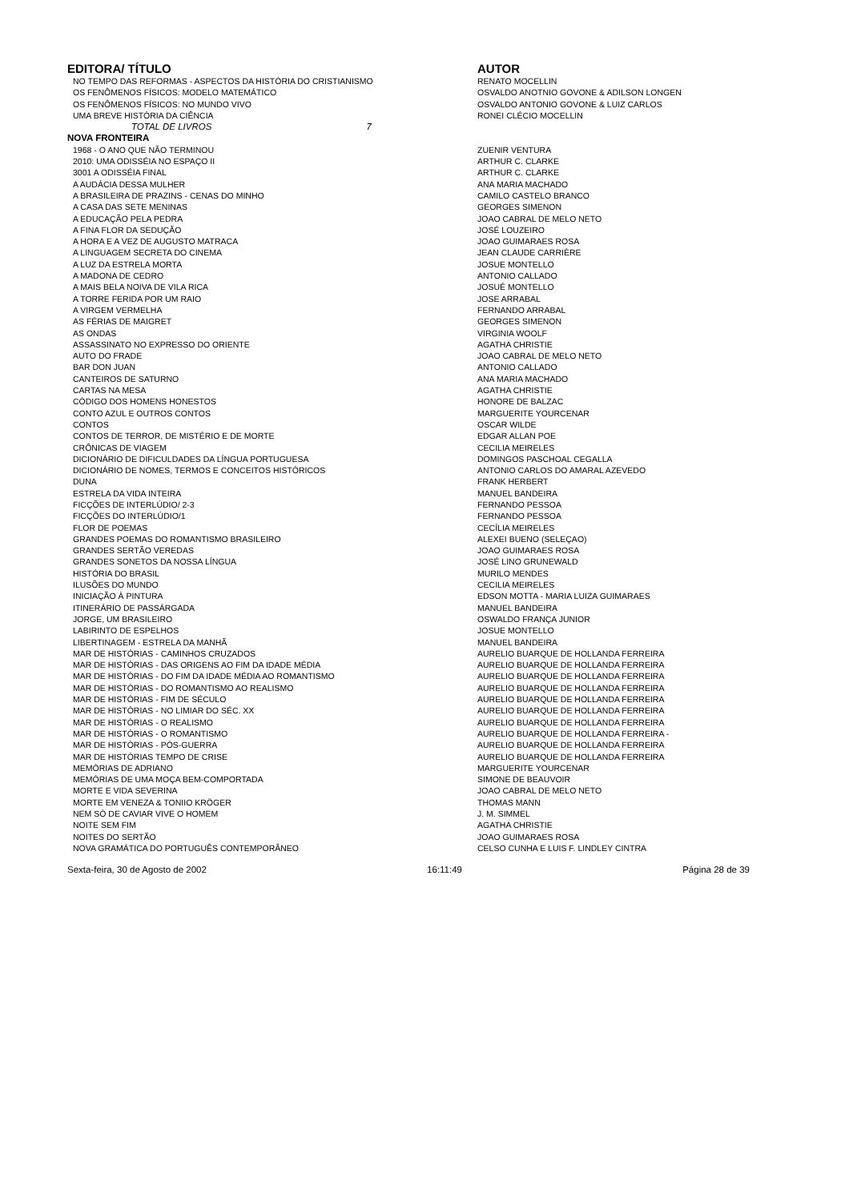| EDITORA/ TÍTULO | AUTOR |
| --- | --- |
| NO TEMPO DAS REFORMAS - ASPECTOS DA HISTÓRIA DO CRISTIANISMO | RENATO MOCELLIN |
| OS FENÔMENOS FÍSICOS: MODELO MATEMÁTICO | OSVALDO ANOTNIO GOVONE & ADILSON LONGEN |
| OS FENÔMENOS FÍSICOS: NO MUNDO VIVO | OSVALDO ANTONIO GOVONE & LUIZ CARLOS |
| UMA BREVE HISTÓRIA DA CIÊNCIA | RONEI CLÉCIO MOCELLIN |
| TOTAL DE LIVROS 7 | |
| NOVA FRONTEIRA | |
| 1968 - O ANO QUE NÃO TERMINOU | ZUENIR VENTURA |
| 2010: UMA ODISSÉIA NO ESPAÇO II | ARTHUR C. CLARKE |
| 3001 A ODISSÉIA FINAL | ARTHUR C. CLARKE |
| A AUDÁCIA DESSA MULHER | ANA MARIA MACHADO |
| A BRASILEIRA DE PRAZINS - CENAS DO MINHO | CAMILO CASTELO BRANCO |
| A CASA DAS SETE MENINAS | GEORGES SIMENON |
| A EDUCAÇÃO PELA PEDRA | JOAO CABRAL DE MELO NETO |
| A FINA FLOR DA SEDUÇÃO | JOSÉ LOUZEIRO |
| A HORA E A VEZ DE AUGUSTO MATRACA | JOAO GUIMARAES ROSA |
| A LINGUAGEM SECRETA DO CINEMA | JEAN CLAUDE CARRIÈRE |
| A LUZ DA ESTRELA MORTA | JOSUE MONTELLO |
| A MADONA DE CEDRO | ANTONIO CALLADO |
| A MAIS BELA NOIVA DE VILA RICA | JOSUÉ MONTELLO |
| A TORRE FERIDA POR UM RAIO | JOSE ARRABAL |
| A VIRGEM VERMELHA | FERNANDO ARRABAL |
| AS FÉRIAS DE MAIGRET | GEORGES SIMENON |
| AS ONDAS | VIRGINIA WOOLF |
| ASSASSINATO NO EXPRESSO DO ORIENTE | AGATHA CHRISTIE |
| AUTO DO FRADE | JOAO CABRAL DE MELO NETO |
| BAR DON JUAN | ANTONIO CALLADO |
| CANTEIROS DE SATURNO | ANA MARIA MACHADO |
| CARTAS NA MESA | AGATHA CHRISTIE |
| CÓDIGO DOS HOMENS HONESTOS | HONORE DE BALZAC |
| CONTO AZUL E OUTROS CONTOS | MARGUERITE YOURCENAR |
| CONTOS | OSCAR WILDE |
| CONTOS DE TERROR, DE MISTÉRIO E DE MORTE | EDGAR ALLAN POE |
| CRÔNICAS DE VIAGEM | CECILIA MEIRELES |
| DICIONÁRIO DE DIFICULDADES DA LÍNGUA PORTUGUESA | DOMINGOS PASCHOAL CEGALLA |
| DICIONÁRIO DE NOMES, TERMOS E CONCEITOS HISTÓRICOS | ANTONIO CARLOS DO AMARAL AZEVEDO |
| DUNA | FRANK HERBERT |
| ESTRELA DA VIDA INTEIRA | MANUEL BANDEIRA |
| FICÇÕES DE INTERLÚDIO/ 2-3 | FERNANDO PESSOA |
| FICÇÕES DO INTERLÚDIO/1 | FERNANDO PESSOA |
| FLOR DE POEMAS | CECÍLIA MEIRELES |
| GRANDES POEMAS DO ROMANTISMO BRASILEIRO | ALEXEI BUENO (SELEÇAO) |
| GRANDES SERTÃO VEREDAS | JOAO GUIMARAES ROSA |
| GRANDES SONETOS DA NOSSA LÍNGUA | JOSÉ LINO GRUNEWALD |
| HISTÓRIA DO BRASIL | MURILO MENDES |
| ILUSÕES DO MUNDO | CECILIA MEIRELES |
| INICIAÇÃO À PINTURA | EDSON MOTTA - MARIA LUIZA GUIMARAES |
| ITINERÁRIO DE PASSÁRGADA | MANUEL BANDEIRA |
| JORGE, UM BRASILEIRO | OSWALDO FRANÇA JUNIOR |
| LABIRINTO DE ESPELHOS | JOSUE MONTELLO |
| LIBERTINAGEM - ESTRELA DA MANHÃ | MANUEL BANDEIRA |
| MAR DE HISTÓRIAS - CAMINHOS CRUZADOS | AURELIO BUARQUE DE HOLLANDA FERREIRA |
| MAR DE HISTÓRIAS - DAS ORIGENS AO FIM DA IDADE MÉDIA | AURELIO BUARQUE DE HOLLANDA FERREIRA |
| MAR DE HISTÓRIAS - DO FIM DA IDADE MÉDIA AO ROMANTISMO | AURELIO BUARQUE DE HOLLANDA FERREIRA |
| MAR DE HISTÓRIAS - DO ROMANTISMO AO REALISMO | AURELIO BUARQUE DE HOLLANDA FERREIRA |
| MAR DE HISTÓRIAS - FIM DE SÉCULO | AURELIO BUARQUE DE HOLLANDA FERREIRA |
| MAR DE HISTÓRIAS - NO LIMIAR DO SÉC. XX | AURELIO BUARQUE DE HOLLANDA FERREIRA |
| MAR DE HISTÓRIAS - O REALISMO | AURELIO BUARQUE DE HOLLANDA FERREIRA |
| MAR DE HISTÓRIAS - O ROMANTISMO | AURELIO BUARQUE DE HOLLANDA FERREIRA - |
| MAR DE HISTÓRIAS - PÓS-GUERRA | AURELIO BUARQUE DE HOLLANDA FERREIRA |
| MAR DE HISTÓRIAS TEMPO DE CRISE | AURELIO BUARQUE DE HOLLANDA FERREIRA |
| MEMÓRIAS DE ADRIANO | MARGUERITE YOURCENAR |
| MEMÓRIAS DE UMA MOÇA BEM-COMPORTADA | SIMONE DE BEAUVOIR |
| MORTE E VIDA SEVERINA | JOAO CABRAL DE MELO NETO |
| MORTE EM VENEZA & TONIIO KRÖGER | THOMAS MANN |
| NEM SÓ DE CAVIAR VIVE O HOMEM | J. M. SIMMEL |
| NOITE SEM FIM | AGATHA CHRISTIE |
| NOITES DO SERTÃO | JOAO GUIMARAES ROSA |
| NOVA GRAMÁTICA DO PORTUGUÊS CONTEMPORÂNEO | CELSO CUNHA E LUIS F. LINDLEY CINTRA |
Sexta-feira, 30 de Agosto de 2002 16:11:49 Página 28 de 39